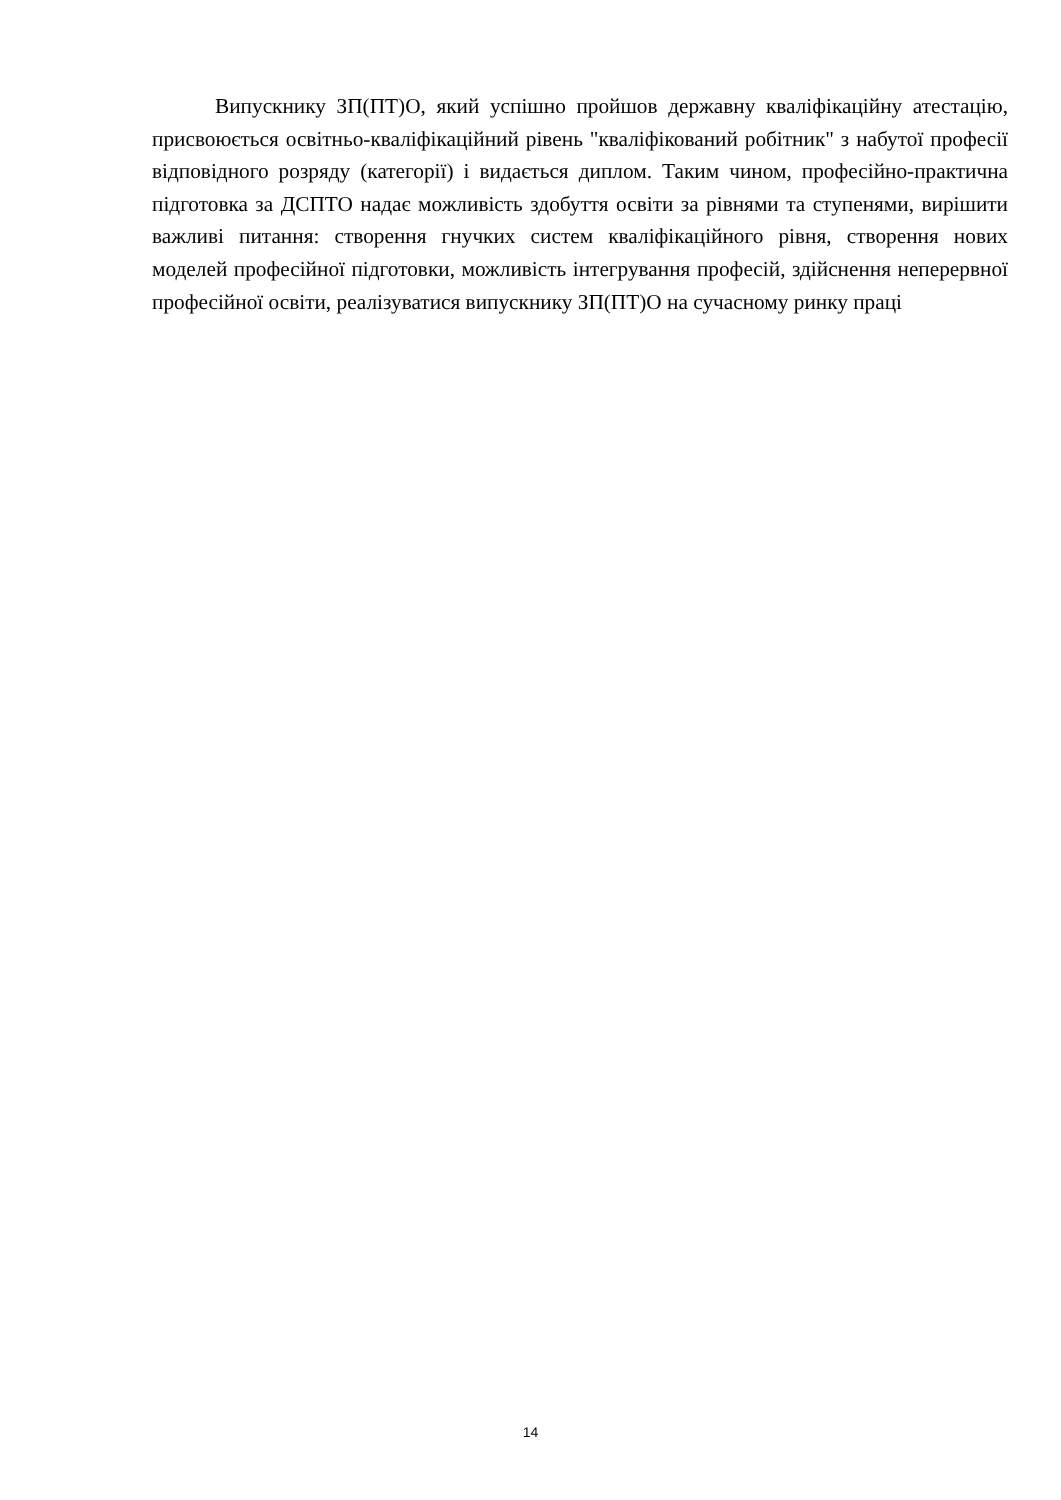Випускнику ЗП(ПТ)О, який успішно пройшов державну кваліфікаційну атестацію, присвоюється освітньо-кваліфікаційний рівень "кваліфікований робітник" з набутої професії відповідного розряду (категорії) і видається диплом. Таким чином, професійно-практична підготовка за ДСПТО надає можливість здобуття освіти за рівнями та ступенями, вирішити важливі питання: створення гнучких систем кваліфікаційного рівня, створення нових моделей професійної підготовки, можливість інтегрування професій, здійснення неперервної професійної освіти, реалізуватися випускнику ЗП(ПТ)О на сучасному ринку праці
14